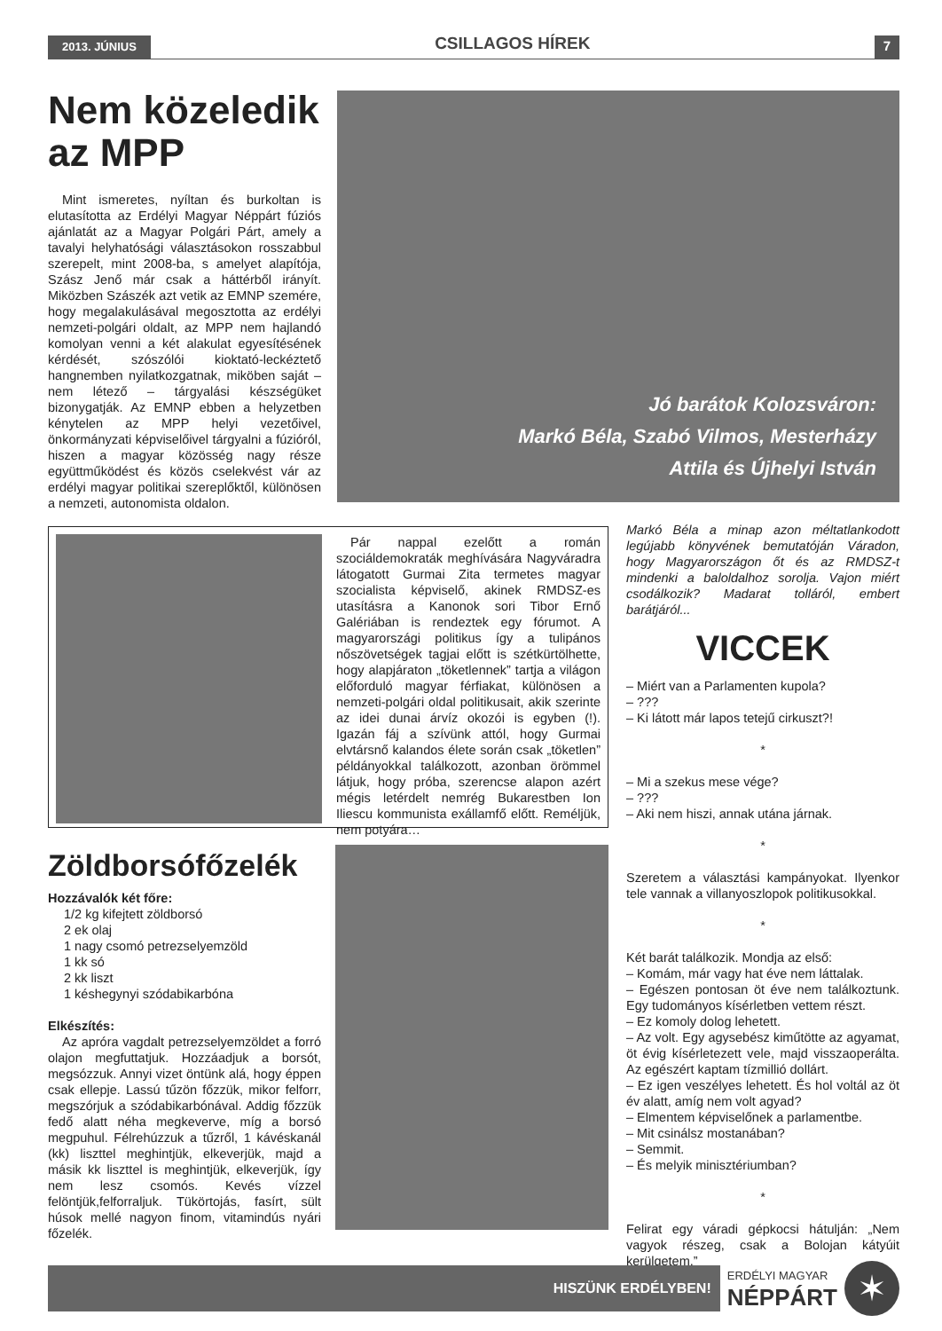2013. JÚNIUS
CSILLAGOS HÍREK
7
Nem közeledik az MPP
Mint ismeretes, nyíltan és burkoltan is elutasította az Erdélyi Magyar Néppárt fúziós ajánlatát az a Magyar Polgári Párt, amely a tavalyi helyhatósági választásokon rosszabbul szerepelt, mint 2008-ba, s amelyet alapítója, Szász Jenő már csak a háttérből irányít. Miközben Szászék azt vetik az EMNP szemére, hogy megalakulásával megosztotta az erdélyi nemzeti-polgári oldalt, az MPP nem hajlandó komolyan venni a két alakulat egyesítésének kérdését, szószólói kioktató-leckéztető hangnemben nyilatkozgatnak, miköben saját – nem létező – tárgyalási készségüket bizonygatják. Az EMNP ebben a helyzetben kénytelen az MPP helyi vezetőivel, önkormányzati képviselőivel tárgyalni a fúzióról, hiszen a magyar közösség nagy része együttműködést és közös cselekvést vár az erdélyi magyar politikai szereplőktől, különösen a nemzeti, autonomista oldalon.
Jó barátok Kolozsváron:
Markó Béla, Szabó Vilmos, Mesterházy
Attila és Újhelyi István
Pár nappal ezelőtt a román szociáldemokraták meghívására Nagyváradra látogatott Gurmai Zita termetes magyar szocialista képviselő, akinek RMDSZ-es utasításra a Kanonok sori Tibor Ernő Galériában is rendeztek egy fórumot. A magyarországi politikus így a tulipános nőszövetségek tagjai előtt is szétkürtölhette, hogy alapjáraton „töketlennek” tartja a világon előforduló magyar férfiakat, különösen a nemzeti-polgári oldal politikusait, akik szerinte az idei dunai árvíz okozói is egyben (!). Igazán fáj a szívünk attól, hogy Gurmai elvtársnő kalandos élete során csak „töketlen” példányokkal találkozott, azonban örömmel látjuk, hogy próba, szerencse alapon azért mégis letérdelt nemrég Bukarestben Ion Iliescu kommunista exállamfő előtt. Reméljük, nem potyára…
Markó Béla a minap azon méltatlankodott legújabb könyvének bemutatóján Váradon, hogy Magyarországon őt és az RMDSZ-t mindenki a baloldalhoz sorolja. Vajon miért csodálkozik? Madarat tolláról, embert barátjáról...
VICCEK
– Miért van a Parlamenten kupola?
– ???
– Ki látott már lapos tetejű cirkuszt?!
*
– Mi a szekus mese vége?
– ???
– Aki nem hiszi, annak utána járnak.
*
Szeretem a választási kampányokat. Ilyenkor tele vannak a villanyoszlopok politikusokkal.
*
Két barát találkozik. Mondja az első:
– Komám, már vagy hat éve nem láttalak.
– Egészen pontosan öt éve nem találkoztunk. Egy tudományos kísérletben vettem részt.
– Ez komoly dolog lehetett.
– Az volt. Egy agysebész kiműtötte az agyamat, öt évig kísérletezett vele, majd visszaoperálta. Az egészért kaptam tízmillió dollárt.
– Ez igen veszélyes lehetett. És hol voltál az öt év alatt, amíg nem volt agyad?
– Elmentem képviselőnek a parlamentbe.
– Mit csinálsz mostanában?
– Semmit.
– És melyik minisztériumban?
*
Felirat egy váradi gépkocsi hátulján: „Nem vagyok részeg, csak a Bolojan kátyúit kerülgetem.”
Zöldborsófőzelék
Hozzávalók két főre:
1/2 kg kifejtett zöldborsó
2 ek olaj
1 nagy csomó petrezselyemzöld
1 kk só
2 kk liszt
1 késhegynyi szódabikarbóna
Elkészítés:
Az apróra vagdalt petrezselyemzöldet a forró olajon megfuttatjuk. Hozzáadjuk a borsót, megsózzuk. Annyi vizet öntünk alá, hogy éppen csak ellepje. Lassú tűzön főzzük, mikor felforr, megszórjuk a szódabikarbónával. Addig főzzük fedő alatt néha megkeverve, míg a borsó megpuhul. Félrehúzzuk a tűzről, 1 kávéskanál (kk) liszttel meghintjük, elkeverjük, majd a másik kk liszttel is meghintjük, elkeverjük, így nem lesz csomós. Kevés vízzel felöntjük,felforraljuk. Tükörtojás, fasírt, sült húsok mellé nagyon finom, vitamindús nyári főzelék.
HISZÜNK ERDÉLYBEN!
ERDÉLYI MAGYAR
NÉPPÁRT
✶